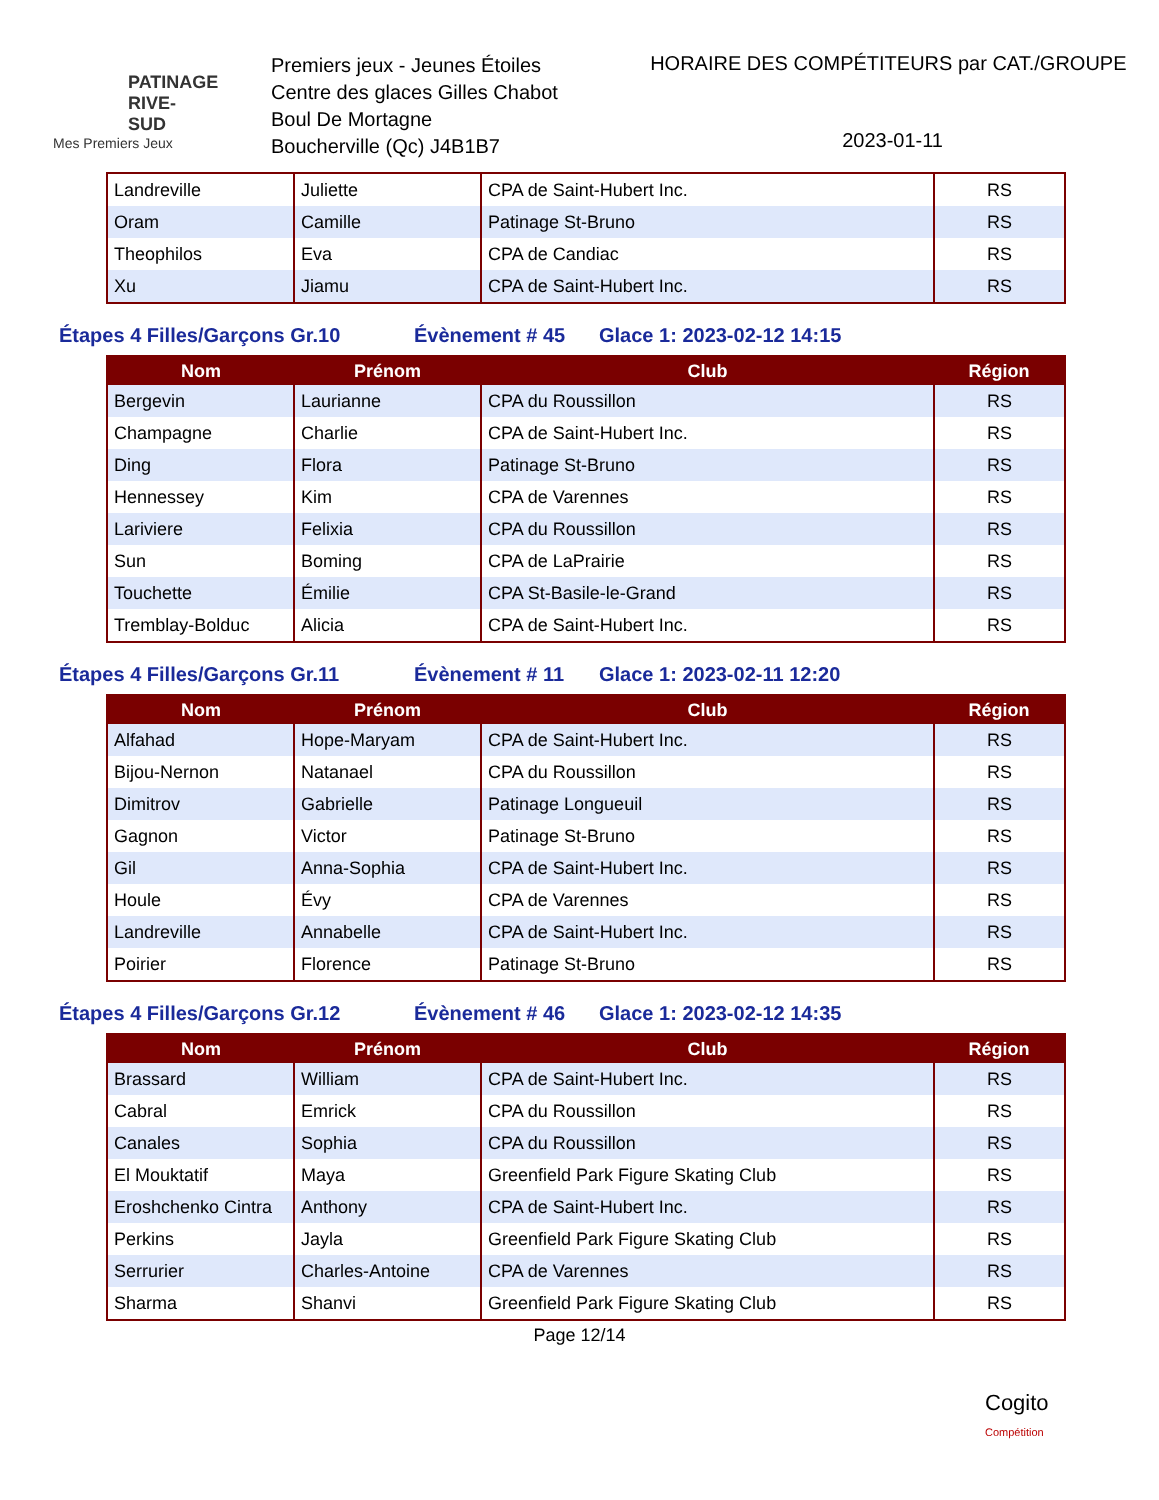PATINAGE RIVE-SUD
Mes Premiers Jeux
Premiers jeux - Jeunes Étoiles
Centre des glaces Gilles Chabot
Boul De Mortagne
Boucherville (Qc) J4B1B7
HORAIRE DES COMPÉTITEURS par CAT./GROUPE
2023-01-11
| Landreville | Juliette | CPA de Saint-Hubert Inc. | RS |
| Oram | Camille | Patinage St-Bruno | RS |
| Theophilos | Eva | CPA de Candiac | RS |
| Xu | Jiamu | CPA de Saint-Hubert Inc. | RS |
Étapes 4 Filles/Garçons Gr.10 Évènement # 45 Glace 1: 2023-02-12 14:15
| Nom | Prénom | Club | Région |
| --- | --- | --- | --- |
| Bergevin | Laurianne | CPA du Roussillon | RS |
| Champagne | Charlie | CPA de Saint-Hubert Inc. | RS |
| Ding | Flora | Patinage St-Bruno | RS |
| Hennessey | Kim | CPA de Varennes | RS |
| Lariviere | Felixia | CPA du Roussillon | RS |
| Sun | Boming | CPA de LaPrairie | RS |
| Touchette | Émilie | CPA St-Basile-le-Grand | RS |
| Tremblay-Bolduc | Alicia | CPA de Saint-Hubert Inc. | RS |
Étapes 4 Filles/Garçons Gr.11 Évènement # 11 Glace 1: 2023-02-11 12:20
| Nom | Prénom | Club | Région |
| --- | --- | --- | --- |
| Alfahad | Hope-Maryam | CPA de Saint-Hubert Inc. | RS |
| Bijou-Nernon | Natanael | CPA du Roussillon | RS |
| Dimitrov | Gabrielle | Patinage Longueuil | RS |
| Gagnon | Victor | Patinage St-Bruno | RS |
| Gil | Anna-Sophia | CPA de Saint-Hubert Inc. | RS |
| Houle | Évy | CPA de Varennes | RS |
| Landreville | Annabelle | CPA de Saint-Hubert Inc. | RS |
| Poirier | Florence | Patinage St-Bruno | RS |
Étapes 4 Filles/Garçons Gr.12 Évènement # 46 Glace 1: 2023-02-12 14:35
| Nom | Prénom | Club | Région |
| --- | --- | --- | --- |
| Brassard | William | CPA de Saint-Hubert Inc. | RS |
| Cabral | Emrick | CPA du Roussillon | RS |
| Canales | Sophia | CPA du Roussillon | RS |
| El Mouktatif | Maya | Greenfield Park Figure Skating Club | RS |
| Eroshchenko Cintra | Anthony | CPA de Saint-Hubert Inc. | RS |
| Perkins | Jayla | Greenfield Park Figure Skating Club | RS |
| Serrurier | Charles-Antoine | CPA de Varennes | RS |
| Sharma | Shanvi | Greenfield Park Figure Skating Club | RS |
Page 12/14
Cogito
Compétition